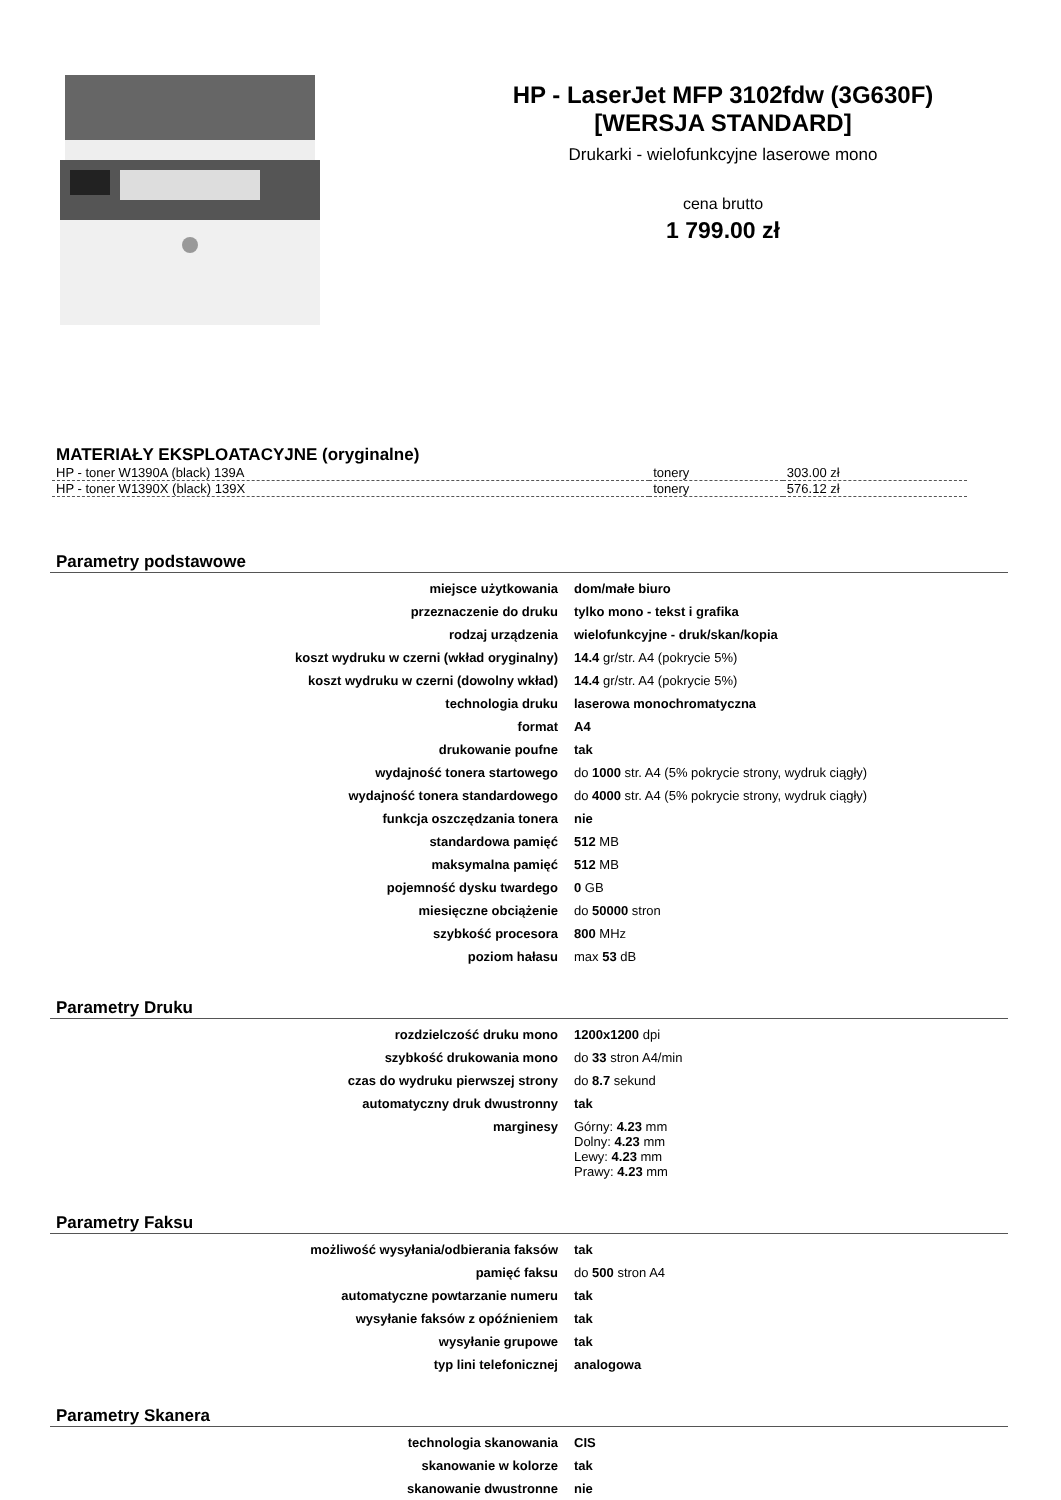HP - LaserJet MFP 3102fdw (3G630F)
[WERSJA STANDARD]
Drukarki - wielofunkcyjne laserowe mono
cena brutto
1 799.00 zł
MATERIAŁY EKSPLOATACYJNE (oryginalne)
| HP - toner W1390A (black) 139A | tonery | 303.00 zł |
| HP - toner W1390X (black) 139X | tonery | 576.12 zł |
Parametry podstawowe
| miejsce użytkowania | dom/małe biuro |
| przeznaczenie do druku | tylko mono - tekst i grafika |
| rodzaj urządzenia | wielofunkcyjne - druk/skan/kopia |
| koszt wydruku w czerni (wkład oryginalny) | 14.4 gr/str. A4 (pokrycie 5%) |
| koszt wydruku w czerni (dowolny wkład) | 14.4 gr/str. A4 (pokrycie 5%) |
| technologia druku | laserowa monochromatyczna |
| format | A4 |
| drukowanie poufne | tak |
| wydajność tonera startowego | do 1000 str. A4 (5% pokrycie strony, wydruk ciągły) |
| wydajność tonera standardowego | do 4000 str. A4 (5% pokrycie strony, wydruk ciągły) |
| funkcja oszczędzania tonera | nie |
| standardowa pamięć | 512 MB |
| maksymalna pamięć | 512 MB |
| pojemność dysku twardego | 0 GB |
| miesięczne obciążenie | do 50000 stron |
| szybkość procesora | 800 MHz |
| poziom hałasu | max 53 dB |
Parametry Druku
| rozdzielczość druku mono | 1200x1200 dpi |
| szybkość drukowania mono | do 33 stron A4/min |
| czas do wydruku pierwszej strony | do 8.7 sekund |
| automatyczny druk dwustronny | tak |
| marginesy | Górny: 4.23 mm Dolny: 4.23 mm Lewy: 4.23 mm Prawy: 4.23 mm |
Parametry Faksu
| możliwość wysyłania/odbierania faksów | tak |
| pamięć faksu | do 500 stron A4 |
| automatyczne powtarzanie numeru | tak |
| wysyłanie faksów z opóźnieniem | tak |
| wysyłanie grupowe | tak |
| typ lini telefonicznej | analogowa |
Parametry Skanera
| technologia skanowania | CIS |
| skanowanie w kolorze | tak |
| skanowanie dwustronne | nie |